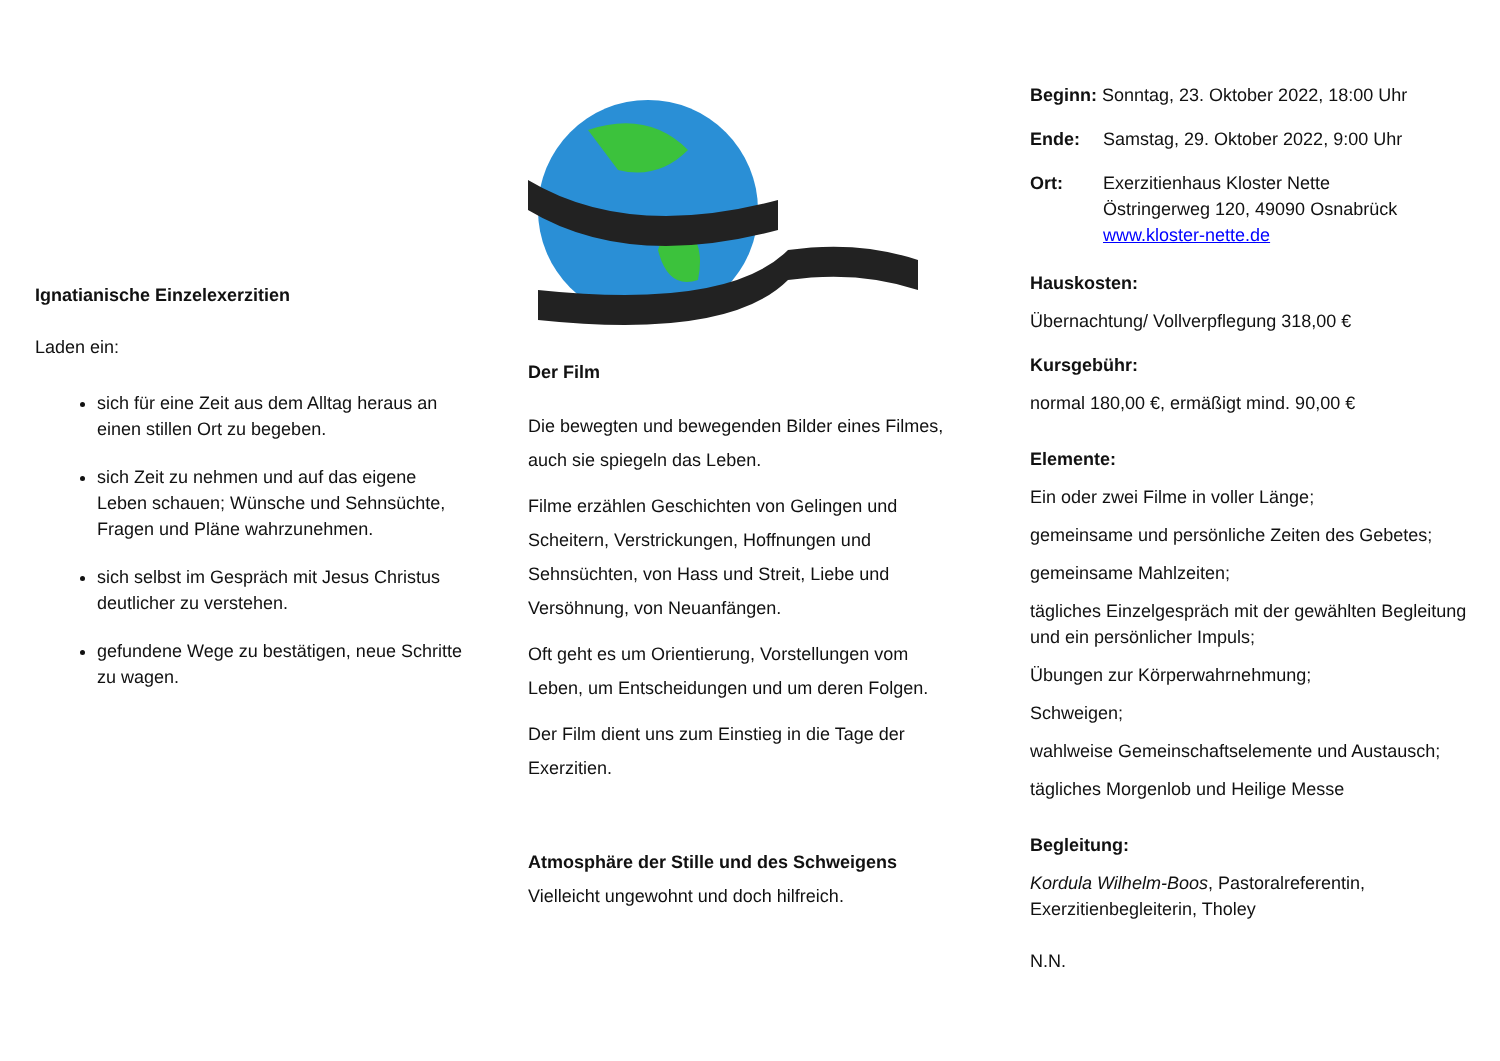Ignatianische Einzelexerzitien
Laden ein:
sich für eine Zeit aus dem Alltag heraus an einen stillen Ort zu begeben.
sich Zeit zu nehmen und auf das eigene Leben schauen; Wünsche und Sehnsüchte, Fragen und Pläne wahrzunehmen.
sich selbst im Gespräch mit Jesus Christus deutlicher zu verstehen.
gefundene Wege zu bestätigen, neue Schritte zu wagen.
Der Film
Die bewegten und bewegenden Bilder eines Filmes, auch sie spiegeln das Leben.
Filme erzählen Geschichten von Gelingen und Scheitern, Verstrickungen, Hoffnungen und Sehnsüchten, von Hass und Streit, Liebe und Versöhnung, von Neuanfängen.
Oft geht es um Orientierung, Vorstellungen vom Leben, um Entscheidungen und um deren Folgen.
Der Film dient uns zum Einstieg in die Tage der Exerzitien.
Atmosphäre der Stille und des Schweigens
Vielleicht ungewohnt und doch hilfreich.
Beginn: Sonntag, 23. Oktober 2022, 18:00 Uhr
Ende: Samstag, 29. Oktober 2022, 9:00 Uhr
Ort: Exerzitienhaus Kloster Nette
Östringerweg 120, 49090 Osnabrück
www.kloster-nette.de
Hauskosten:
Übernachtung/ Vollverpflegung 318,00 €
Kursgebühr:
normal 180,00 €, ermäßigt mind. 90,00 €
Elemente:
Ein oder zwei Filme in voller Länge;
gemeinsame und persönliche Zeiten des Gebetes;
gemeinsame Mahlzeiten;
tägliches Einzelgespräch mit der gewählten Begleitung und ein persönlicher Impuls;
Übungen zur Körperwahrnehmung;
Schweigen;
wahlweise Gemeinschaftselemente und Austausch;
tägliches Morgenlob und Heilige Messe
Begleitung:
Kordula Wilhelm-Boos, Pastoralreferentin, Exerzitienbegleiterin, Tholey
N.N.